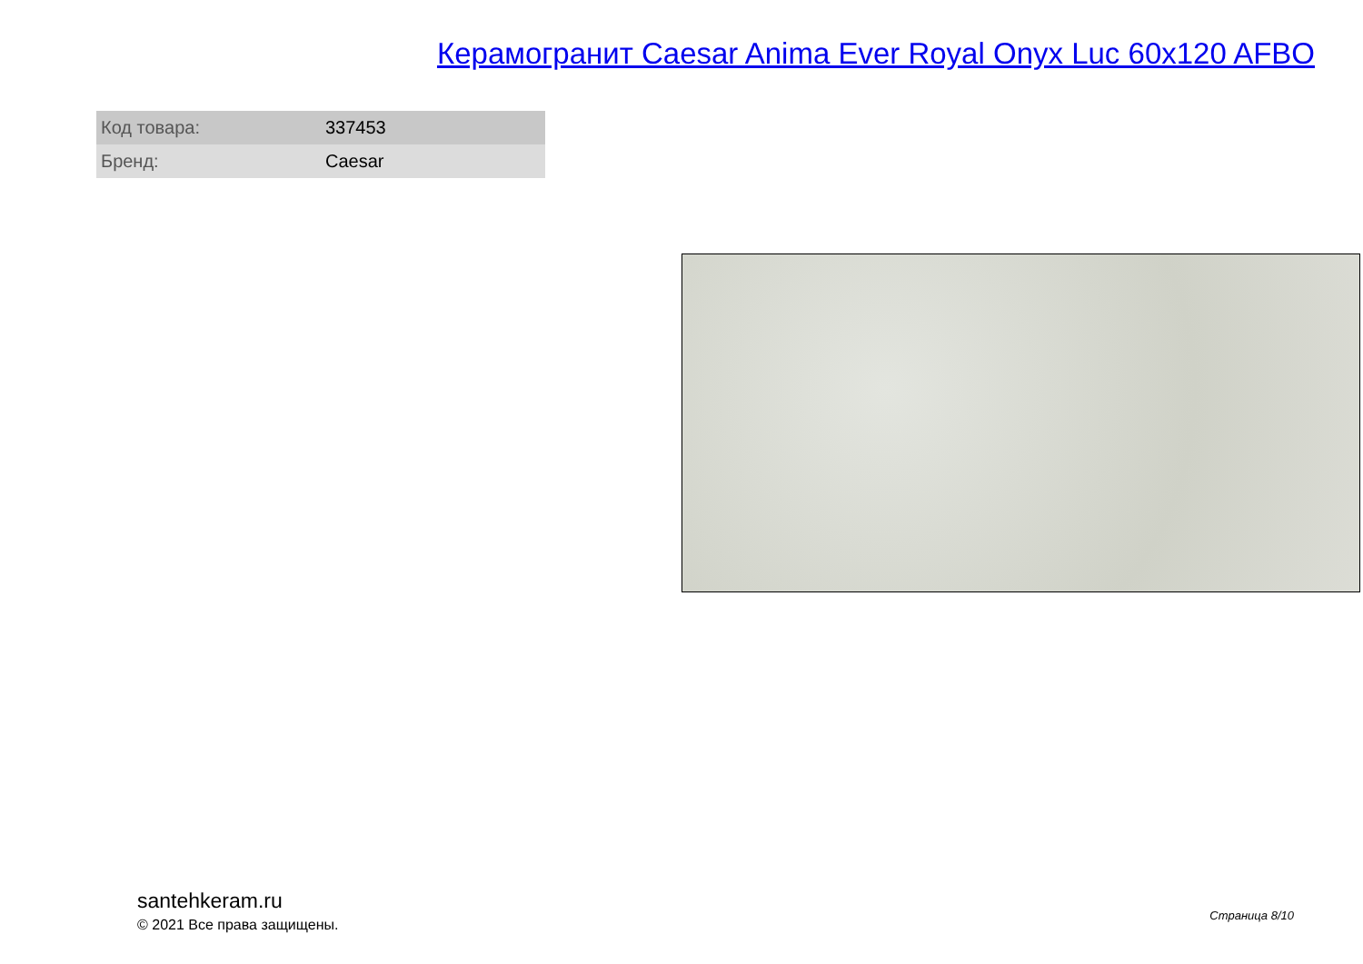Керамогранит Caesar Anima Ever Royal Onyx Luc 60x120 AFBO
| Код товара: | 337453 |
| Бренд: | Caesar |
santehkeram.ru
© 2021 Все права защищены.
Страница 8/10